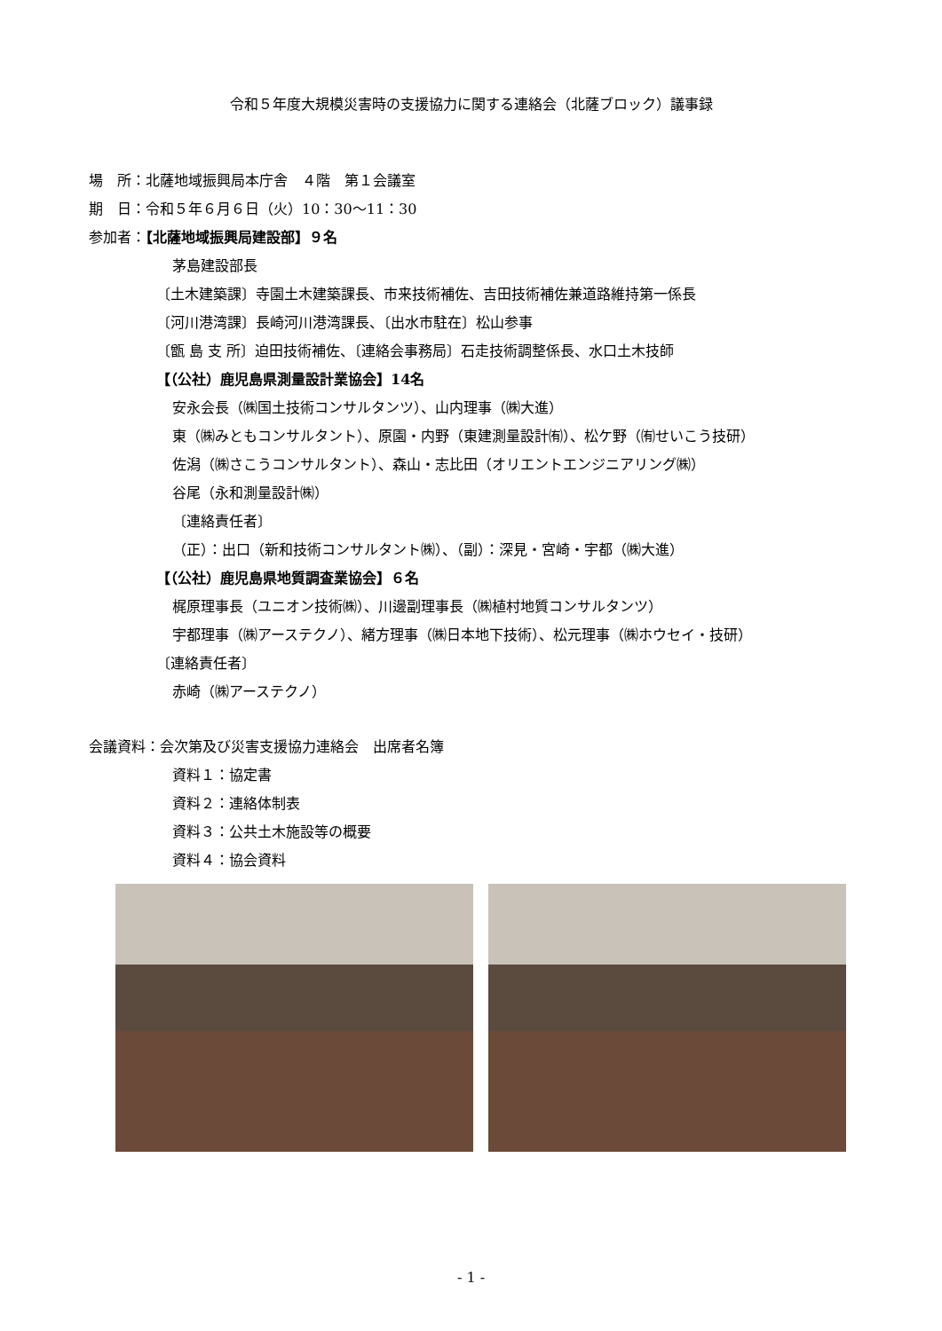令和５年度大規模災害時の支援協力に関する連絡会（北薩ブロック）議事録
場　所：北薩地域振興局本庁舎　４階　第１会議室
期　日：令和５年６月６日（火）10：30～11：30
参加者：【北薩地域振興局建設部】９名
茅島建設部長
〔土木建築課〕寺園土木建築課長、市来技術補佐、吉田技術補佐兼道路維持第一係長
〔河川港湾課〕長崎河川港湾課長、〔出水市駐在〕松山参事
〔甑 島 支 所〕迫田技術補佐、〔連絡会事務局〕石走技術調整係長、水口土木技師
【（公社）鹿児島県測量設計業協会】14名
安永会長（㈱国土技術コンサルタンツ）、山内理事（㈱大進）
東（㈱みともコンサルタント）、原園・内野（東建測量設計㈲）、松ケ野（㈲せいこう技研）
佐潟（㈱さこうコンサルタント）、森山・志比田（オリエントエンジニアリング㈱）
谷尾（永和測量設計㈱）
〔連絡責任者〕
（正）：出口（新和技術コンサルタント㈱）、（副）：深見・宮崎・宇都（㈱大進）
【（公社）鹿児島県地質調査業協会】６名
梶原理事長（ユニオン技術㈱）、川邊副理事長（㈱植村地質コンサルタンツ）
宇都理事（㈱アーステクノ）、緒方理事（㈱日本地下技術）、松元理事（㈱ホウセイ・技研）
〔連絡責任者〕
赤崎（㈱アーステクノ）
会議資料：会次第及び災害支援協力連絡会　出席者名簿
資料１：協定書
資料２：連絡体制表
資料３：公共土木施設等の概要
資料４：協会資料
- 1 -